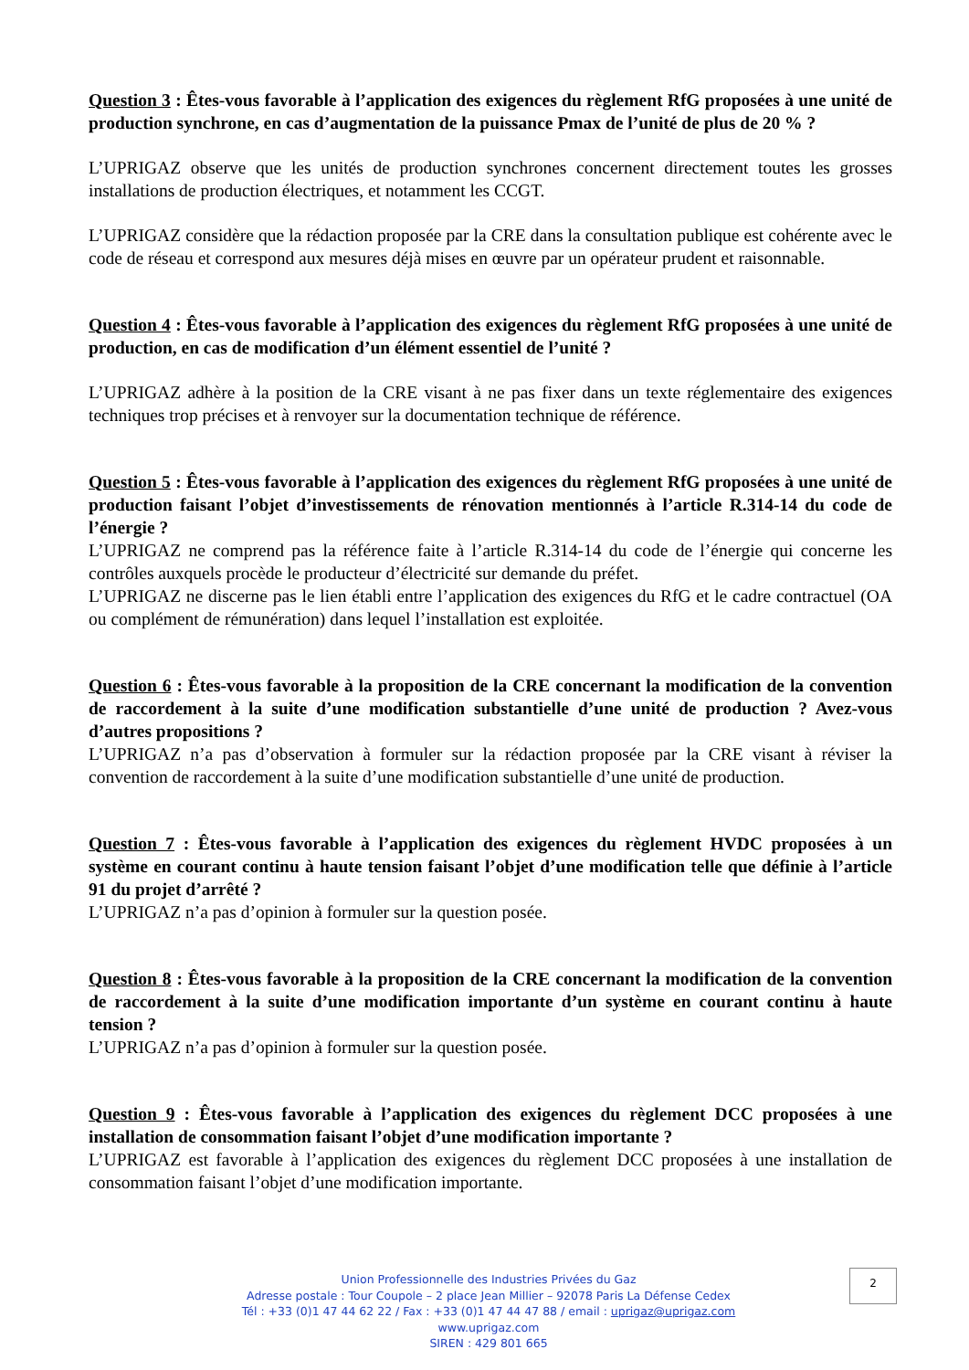Question 3 : Êtes-vous favorable à l’application des exigences du règlement RfG proposées à une unité de production synchrone, en cas d’augmentation de la puissance Pmax de l’unité de plus de 20 % ?
L’UPRIGAZ observe que les unités de production synchrones concernent directement toutes les grosses installations de production électriques, et notamment les CCGT.
L’UPRIGAZ considère que la rédaction proposée par la CRE dans la consultation publique est cohérente avec le code de réseau et correspond aux mesures déjà mises en œuvre par un opérateur prudent et raisonnable.
Question 4 : Êtes-vous favorable à l’application des exigences du règlement RfG proposées à une unité de production, en cas de modification d’un élément essentiel de l’unité ?
L’UPRIGAZ adhère à la position de la CRE visant à ne pas fixer dans un texte réglementaire des exigences techniques trop précises et à renvoyer sur la documentation technique de référence.
Question 5 : Êtes-vous favorable à l’application des exigences du règlement RfG proposées à une unité de production faisant l’objet d’investissements de rénovation mentionnés à l’article R.314-14 du code de l’énergie ?
L’UPRIGAZ ne comprend pas la référence faite à l’article R.314-14 du code de l’énergie qui concerne les contrôles auxquels procède le producteur d’électricité sur demande du préfet.
L’UPRIGAZ ne discerne pas le lien établi entre l’application des exigences du RfG et le cadre contractuel (OA ou complément de rémunération) dans lequel l’installation est exploitée.
Question 6 : Êtes-vous favorable à la proposition de la CRE concernant la modification de la convention de raccordement à la suite d’une modification substantielle d’une unité de production ? Avez-vous d’autres propositions ?
L’UPRIGAZ n’a pas d’observation à formuler sur la rédaction proposée par la CRE visant à réviser la convention de raccordement à la suite d’une modification substantielle d’une unité de production.
Question 7 : Êtes-vous favorable à l’application des exigences du règlement HVDC proposées à un système en courant continu à haute tension faisant l’objet d’une modification telle que définie à l’article 91 du projet d’arrêté ?
L’UPRIGAZ n’a pas d’opinion à formuler sur la question posée.
Question 8 : Êtes-vous favorable à la proposition de la CRE concernant la modification de la convention de raccordement à la suite d’une modification importante d’un système en courant continu à haute tension ?
L’UPRIGAZ n’a pas d’opinion à formuler sur la question posée.
Question 9 : Êtes-vous favorable à l’application des exigences du règlement DCC proposées à une installation de consommation faisant l’objet d’une modification importante ?
L’UPRIGAZ est favorable à l’application des exigences du règlement DCC proposées à une installation de consommation faisant l’objet d’une modification importante.
Union Professionnelle des Industries Privées du Gaz
Adresse postale : Tour Coupole – 2 place Jean Millier – 92078 Paris La Défense Cedex
Tél : +33 (0)1 47 44 62 22 / Fax : +33 (0)1 47 44 47 88 / email : uprigaz@uprigaz.com
www.uprigaz.com
SIREN : 429 801 665
2